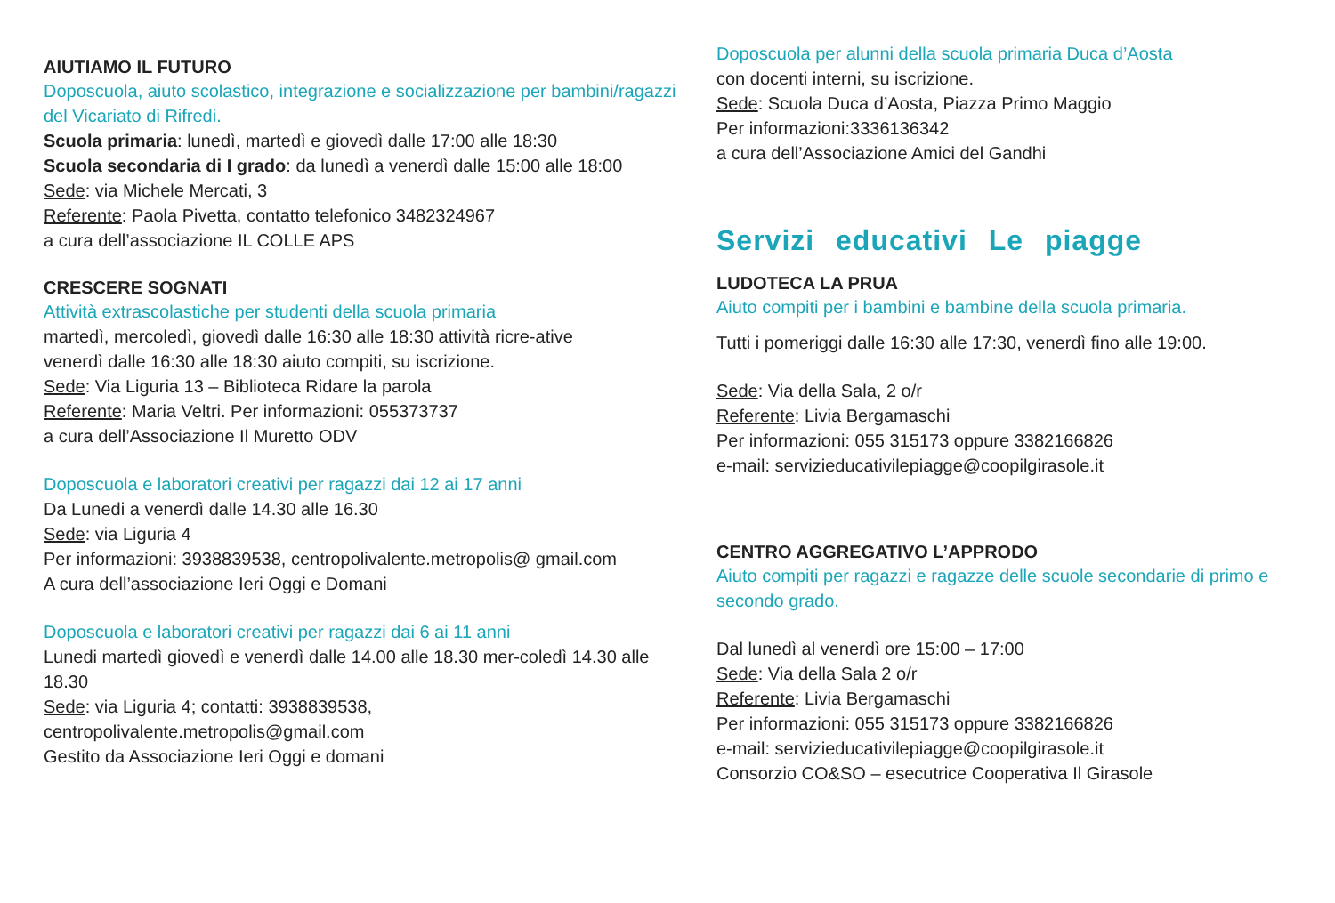AIUTIAMO IL FUTURO
Doposcuola, aiuto scolastico, integrazione e socializzazione per bambini/ragazzi del Vicariato di Rifredi.
Scuola primaria: lunedì, martedì e giovedì dalle 17:00 alle 18:30
Scuola secondaria di I grado: da lunedì a venerdì dalle 15:00 alle 18:00
Sede: via Michele Mercati, 3
Referente: Paola Pivetta, contatto telefonico 3482324967
a cura dell’associazione IL COLLE APS
CRESCERE SOGNATI
Attività extrascolastiche per studenti della scuola primaria
martedì, mercoledì, giovedì dalle 16:30 alle 18:30 attività ricre-ative
venerdì dalle 16:30 alle 18:30 aiuto compiti, su iscrizione.
Sede: Via Liguria 13 – Biblioteca Ridare la parola
Referente: Maria Veltri. Per informazioni: 055373737
a cura dell’Associazione Il Muretto ODV
Doposcuola e laboratori creativi per ragazzi dai 12 ai 17 anni
Da Lunedi a venerdì dalle 14.30 alle 16.30
Sede: via Liguria 4
Per informazioni: 3938839538, centropolivalente.metropolis@ gmail.com
A cura dell’associazione Ieri Oggi e Domani
Doposcuola e laboratori creativi per ragazzi dai 6 ai 11 anni
Lunedi martedì giovedì e venerdì dalle 14.00 alle 18.30 mer-coledì 14.30 alle 18.30
Sede: via Liguria 4; contatti: 3938839538, centropolivalente.metropolis@gmail.com
Gestito da Associazione Ieri Oggi e domani
Doposcuola per alunni della scuola primaria Duca d’Aosta
con docenti interni, su iscrizione.
Sede: Scuola Duca d’Aosta, Piazza Primo Maggio
Per informazioni:3336136342
a cura dell’Associazione Amici del Gandhi
Servizi educativi Le piagge
LUDOTECA LA PRUA
Aiuto compiti per i bambini e bambine della scuola primaria.
Tutti i pomeriggi dalle 16:30 alle 17:30, venerdì fino alle 19:00.
Sede: Via della Sala, 2 o/r
Referente: Livia Bergamaschi
Per informazioni: 055 315173 oppure 3382166826
e-mail: servizieducativilepiagge@coopilgirasole.it
CENTRO AGGREGATIVO L’APPRODO
Aiuto compiti per ragazzi e ragazze delle scuole secondarie di primo e secondo grado.
Dal lunedì al venerdì ore 15:00 – 17:00
Sede: Via della Sala 2 o/r
Referente: Livia Bergamaschi
Per informazioni: 055 315173 oppure 3382166826
e-mail: servizieducativilepiagge@coopilgirasole.it
Consorzio CO&SO – esecutrice Cooperativa Il Girasole